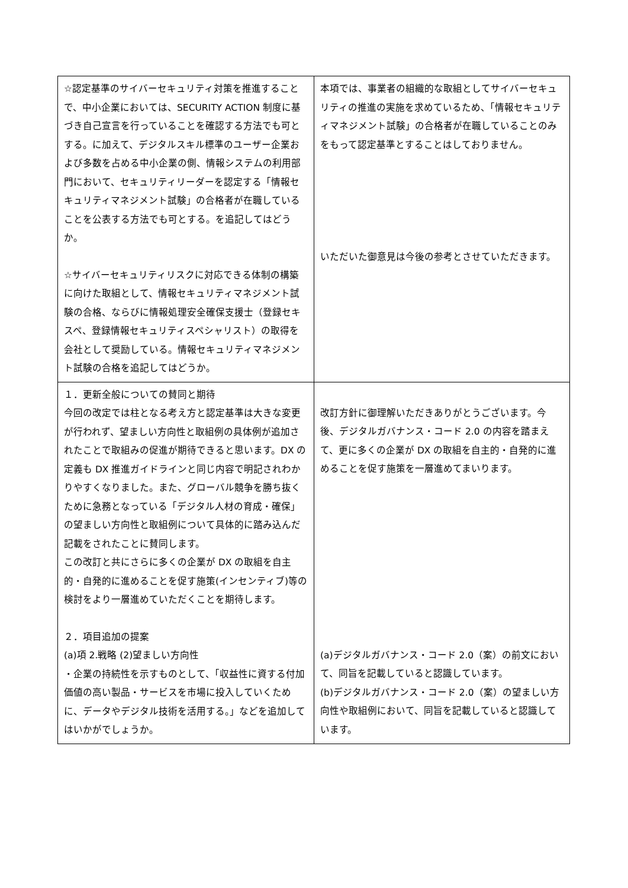| ☆認定基準のサイバーセキュリティ対策を推進することで、中小企業においては、SECURITY ACTION 制度に基づき自己宣言を行っていることを確認する方法でも可とする。に加えて、デジタルスキル標準のユーザー企業および多数を占める中小企業の側、情報システムの利用部門において、セキュリティリーダーを認定する「情報セキュリティマネジメント試験」の合格者が在職していることを公表する方法でも可とする。を追記してはどうか。 ☆サイバーセキュリティリスクに対応できる体制の構築に向けた取組として、情報セキュリティマネジメント試験の合格、ならびに情報処理安全確保支援士（登録セキスペ、登録情報セキュリティスペシャリスト）の取得を会社として奨励している。情報セキュリティマネジメント試験の合格を追記してはどうか。 | 本項では、事業者の組織的な取組としてサイバーセキュリティの推進の実施を求めているため、「情報セキュリティマネジメント試験」の合格者が在職していることのみをもって認定基準とすることはしておりません。 いただいた御意見は今後の参考とさせていただきます。 |
| １．更新全般についての賛同と期待 今回の改定では柱となる考え方と認定基準は大きな変更が行われず、望ましい方向性と取組例の具体例が追加されたことで取組みの促進が期待できると思います。DX の定義も DX 推進ガイドラインと同じ内容で明記されわかりやすくなりました。また、グローバル競争を勝ち抜くために急務となっている「デジタル人材の育成・確保」の望ましい方向性と取組例について具体的に踏み込んだ記載をされたことに賛同します。 この改訂と共にさらに多くの企業が DX の取組を自主的・自発的に進めることを促す施策(インセンティブ)等の検討をより一層進めていただくことを期待します。 ２．項目追加の提案 (a)項 2.戦略 (2)望ましい方向性 ・企業の持続性を示すものとして、「収益性に資する付加価値の高い製品・サービスを市場に投入していくために、データやデジタル技術を活用する。」などを追加してはいかがでしょうか。 | 改訂方針に御理解いただきありがとうございます。今後、デジタルガバナンス・コード 2.0 の内容を踏まえて、更に多くの企業が DX の取組を自主的・自発的に進めることを促す施策を一層進めてまいります。 (a)デジタルガバナンス・コード 2.0（案）の前文において、同旨を記載していると認識しています。 (b)デジタルガバナンス・コード 2.0（案）の望ましい方向性や取組例において、同旨を記載していると認識しています。 |